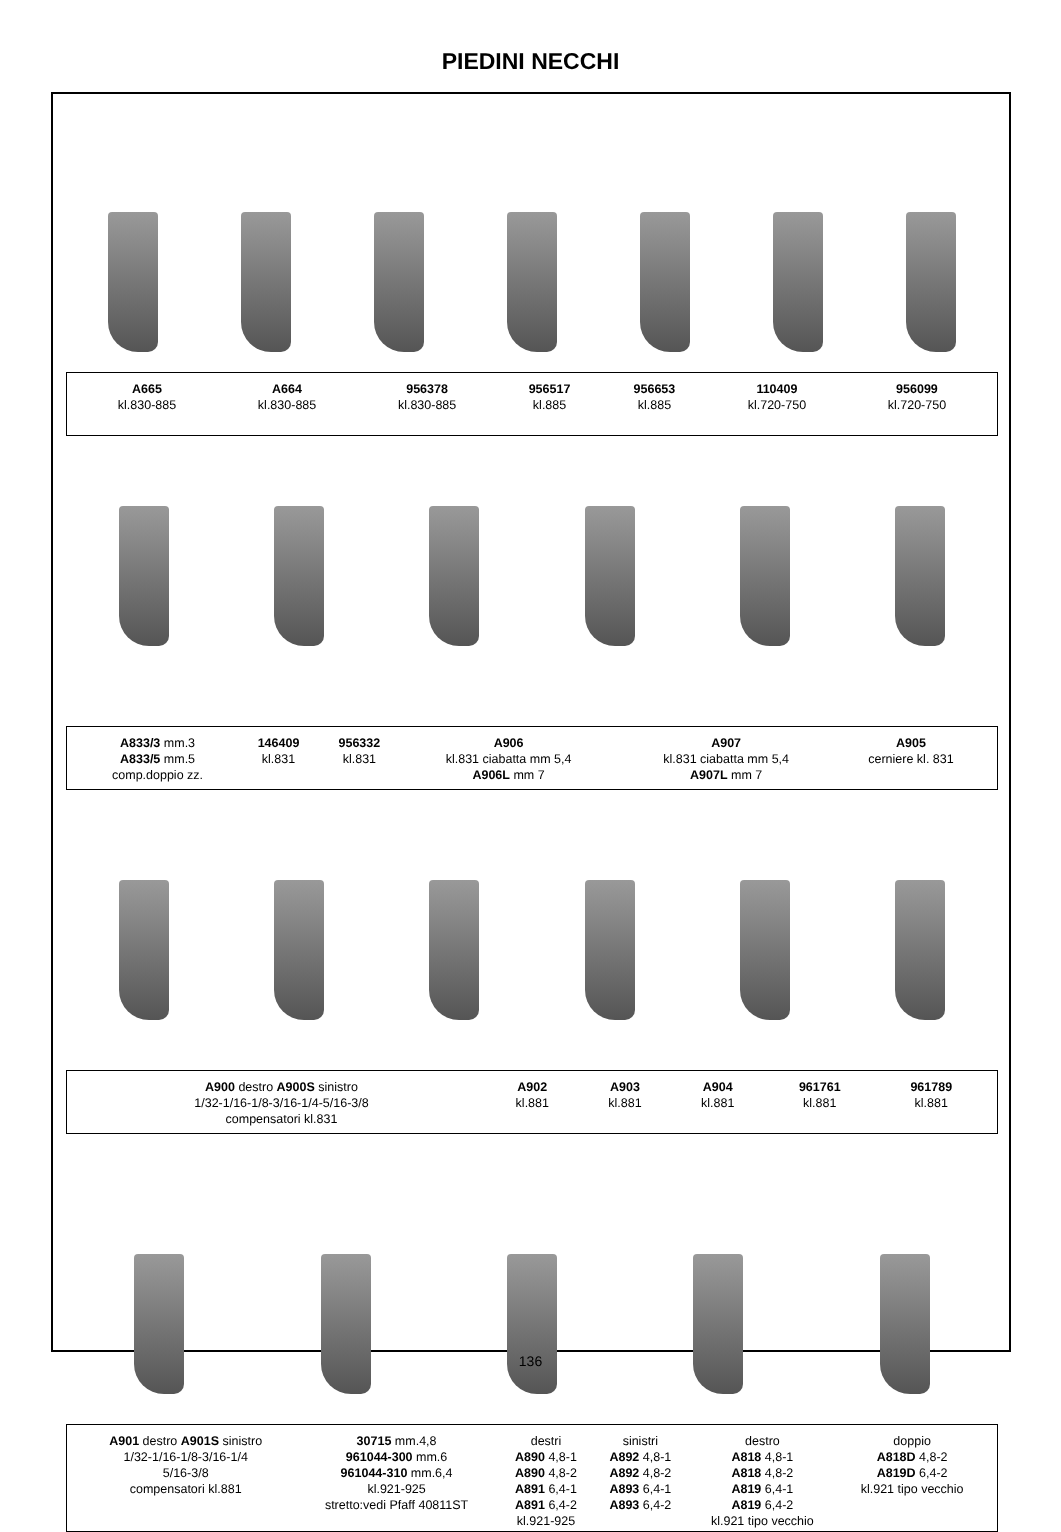PIEDINI NECCHI
| A665 kl.830-885 | A664 kl.830-885 | 956378 kl.830-885 | 956517 kl.885 | 956653 kl.885 | 110409 kl.720-750 | 956099 kl.720-750 |
| A833/3 mm.3 A833/5 mm.5 comp.doppio zz. | 146409 kl.831 | 956332 kl.831 | A906 kl.831 ciabatta mm 5,4 A906L mm 7 | A907 kl.831 ciabatta mm 5,4 A907L mm 7 | A905 cerniere kl. 831 |
| A900 destro A900S sinistro 1/32-1/16-1/8-3/16-1/4-5/16-3/8 compensatori kl.831 | A902 kl.881 | A903 kl.881 | A904 kl.881 | 961761 kl.881 | 961789 kl.881 |
| A901 destro A901S sinistro 1/32-1/16-1/8-3/16-1/4 5/16-3/8 compensatori kl.881 | 30715 mm.4,8 961044-300 mm.6 961044-310 mm.6,4 kl.921-925 stretto:vedi Pfaff 40811ST | destri A890 4,8-1 A890 4,8-2 A891 6,4-1 A891 6,4-2 kl.921-925 | sinistri A892 4,8-1 A892 4,8-2 A893 6,4-1 A893 6,4-2 | destro A818 4,8-1 A818 4,8-2 A819 6,4-1 A819 6,4-2 kl.921 tipo vecchio | doppio A818D 4,8-2 A819D 6,4-2 kl.921 tipo vecchio |
136